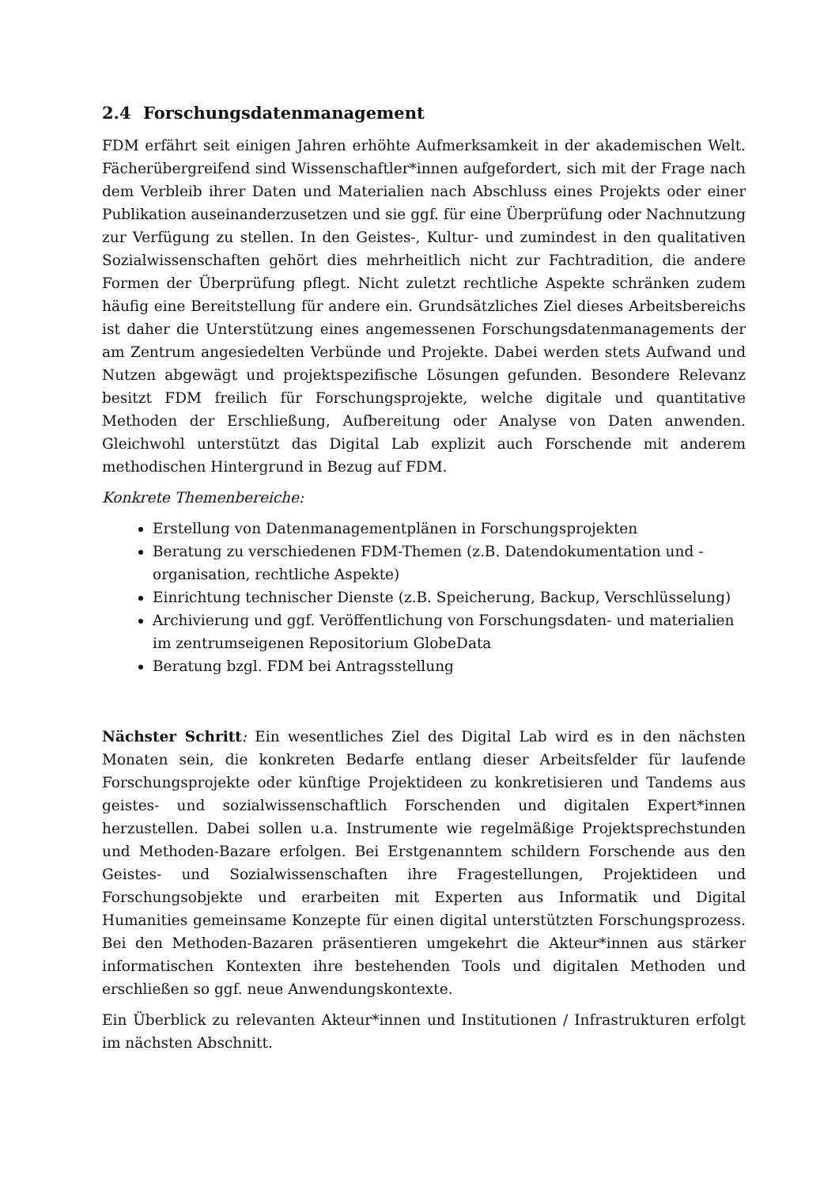2.4 Forschungsdatenmanagement
FDM erfährt seit einigen Jahren erhöhte Aufmerksamkeit in der akademischen Welt. Fächerübergreifend sind Wissenschaftler*innen aufgefordert, sich mit der Frage nach dem Verbleib ihrer Daten und Materialien nach Abschluss eines Projekts oder einer Publikation auseinanderzusetzen und sie ggf. für eine Überprüfung oder Nachnutzung zur Verfügung zu stellen. In den Geistes-, Kultur- und zumindest in den qualitativen Sozialwissenschaften gehört dies mehrheitlich nicht zur Fachtradition, die andere Formen der Überprüfung pflegt. Nicht zuletzt rechtliche Aspekte schränken zudem häufig eine Bereitstellung für andere ein. Grundsätzliches Ziel dieses Arbeitsbereichs ist daher die Unterstützung eines angemessenen Forschungsdatenmanagements der am Zentrum angesiedelten Verbünde und Projekte. Dabei werden stets Aufwand und Nutzen abgewägt und projektspezifische Lösungen gefunden. Besondere Relevanz besitzt FDM freilich für Forschungsprojekte, welche digitale und quantitative Methoden der Erschließung, Aufbereitung oder Analyse von Daten anwenden. Gleichwohl unterstützt das Digital Lab explizit auch Forschende mit anderem methodischen Hintergrund in Bezug auf FDM.
Konkrete Themenbereiche:
Erstellung von Datenmanagementplänen in Forschungsprojekten
Beratung zu verschiedenen FDM-Themen (z.B. Datendokumentation und -organisation, rechtliche Aspekte)
Einrichtung technischer Dienste (z.B. Speicherung, Backup, Verschlüsselung)
Archivierung und ggf. Veröffentlichung von Forschungsdaten- und materialien im zentrumseigenen Repositorium GlobeData
Beratung bzgl. FDM bei Antragsstellung
Nächster Schritt: Ein wesentliches Ziel des Digital Lab wird es in den nächsten Monaten sein, die konkreten Bedarfe entlang dieser Arbeitsfelder für laufende Forschungsprojekte oder künftige Projektideen zu konkretisieren und Tandems aus geistes- und sozialwissenschaftlich Forschenden und digitalen Expert*innen herzustellen. Dabei sollen u.a. Instrumente wie regelmäßige Projektsprechstunden und Methoden-Bazare erfolgen. Bei Erstgenanntem schildern Forschende aus den Geistes- und Sozialwissenschaften ihre Fragestellungen, Projektideen und Forschungsobjekte und erarbeiten mit Experten aus Informatik und Digital Humanities gemeinsame Konzepte für einen digital unterstützten Forschungsprozess. Bei den Methoden-Bazaren präsentieren umgekehrt die Akteur*innen aus stärker informatischen Kontexten ihre bestehenden Tools und digitalen Methoden und erschließen so ggf. neue Anwendungskontexte.
Ein Überblick zu relevanten Akteur*innen und Institutionen / Infrastrukturen erfolgt im nächsten Abschnitt.